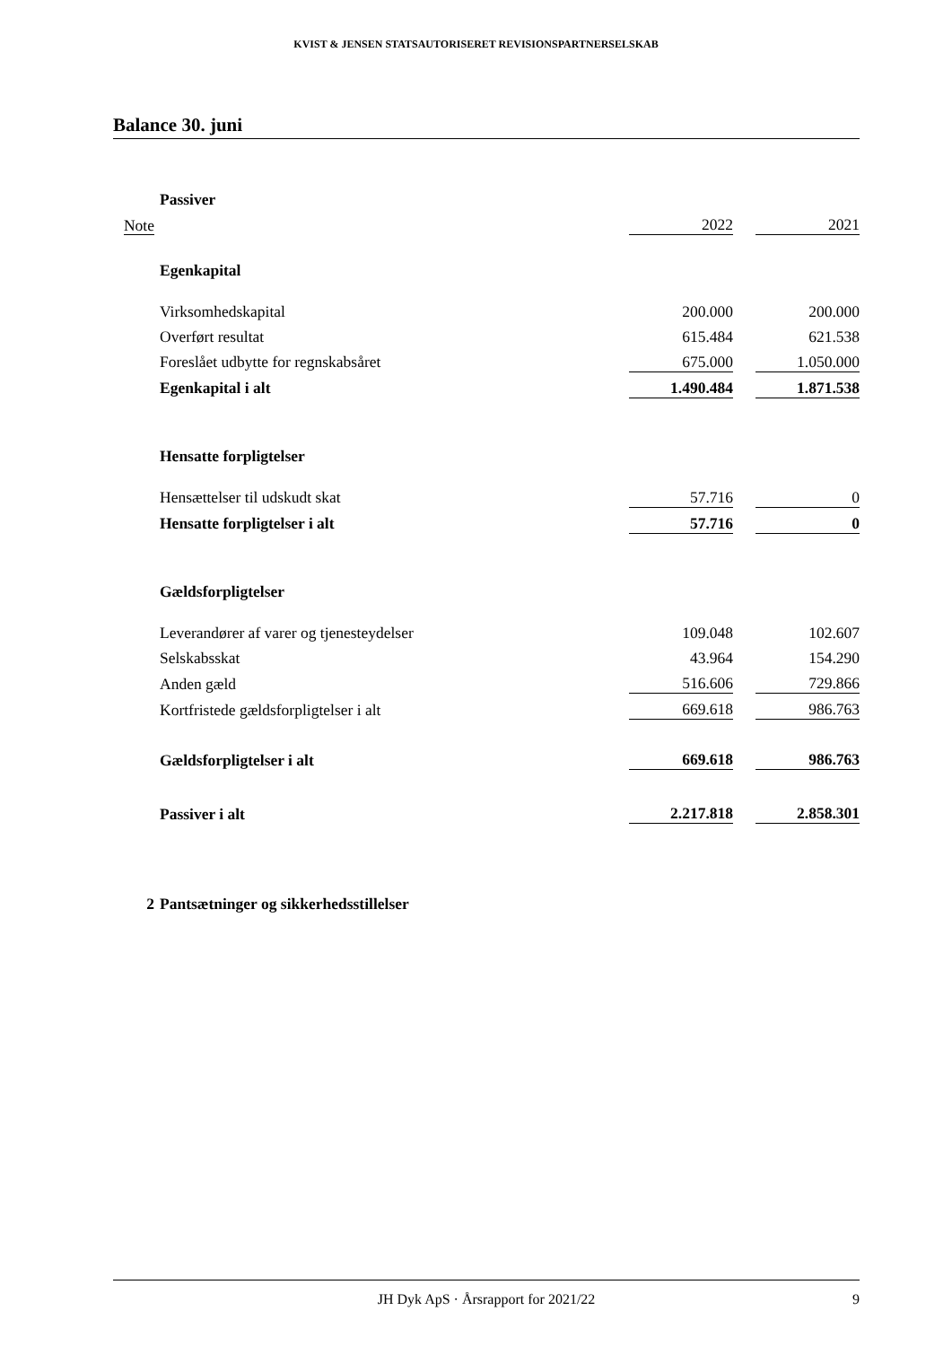KVIST & JENSEN STATSAUTORISERET REVISIONSPARTNERSELSKAB
Balance 30. juni
| | Passiver | | | |
| Note | | 2022 | | 2021 |
| | Egenkapital | | | |
| | Virksomhedskapital | 200.000 | | 200.000 |
| | Overført resultat | 615.484 | | 621.538 |
| | Foreslået udbytte for regnskabsåret | 675.000 | | 1.050.000 |
| | Egenkapital i alt | 1.490.484 | | 1.871.538 |
| | Hensatte forpligtelser | | | |
| | Hensættelser til udskudt skat | 57.716 | | 0 |
| | Hensatte forpligtelser i alt | 57.716 | | 0 |
| | Gældsforpligtelser | | | |
| | Leverandører af varer og tjenesteydelser | 109.048 | | 102.607 |
| | Selskabsskat | 43.964 | | 154.290 |
| | Anden gæld | 516.606 | | 729.866 |
| | Kortfristede gældsforpligtelser i alt | 669.618 | | 986.763 |
| | Gældsforpligtelser i alt | 669.618 | | 986.763 |
| | Passiver i alt | 2.217.818 | | 2.858.301 |
| 2 | Pantsætninger og sikkerhedsstillelser | | | |
JH Dyk ApS · Årsrapport for 2021/22 9